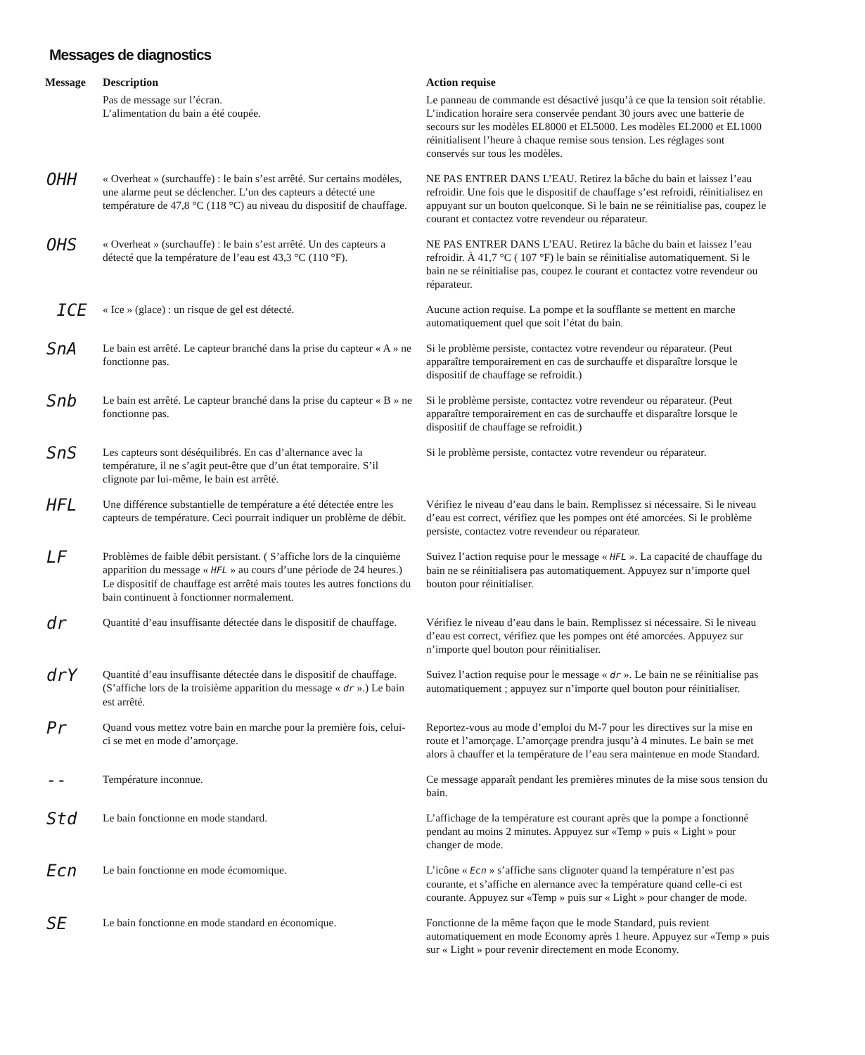Messages de diagnostics
| Message | Description | Action requise |
| --- | --- | --- |
| | Pas de message sur l’écran. L’alimentation du bain a été coupée. | Le panneau de commande est désactivé jusqu’à ce que la tension soit rétablie. L’indication horaire sera conservée pendant 30 jours avec une batterie de secours sur les modèles EL8000 et EL5000. Les modèles EL2000 et EL1000 réinitialisent l’heure à chaque remise sous tension. Les réglages sont conservés sur tous les modèles. |
| OHH | « Overheat » (surchauffe) : le bain s’est arrêté. Sur certains modèles, une alarme peut se déclencher. L’un des capteurs a détecté une température de 47,8 °C (118 °C) au niveau du dispositif de chauffage. | NE PAS ENTRER DANS L’EAU. Retirez la bâche du bain et laissez l’eau refroidir. Une fois que le dispositif de chauffage s’est refroidi, réinitialisez en appuyant sur un bouton quelconque. Si le bain ne se réinitialise pas, coupez le courant et contactez votre revendeur ou réparateur. |
| OHS | « Overheat » (surchauffe) : le bain s’est arrêté. Un des capteurs a détecté que la température de l’eau est 43,3 °C (110 °F). | NE PAS ENTRER DANS L’EAU. Retirez la bâche du bain et laissez l’eau refroidir. À 41,7 °C ( 107 °F) le bain se réinitialise automatiquement. Si le bain ne se réinitialise pas, coupez le courant et contactez votre revendeur ou réparateur. |
| ICE | « Ice » (glace) : un risque de gel est détecté. | Aucune action requise. La pompe et la soufflante se mettent en marche automatiquement quel que soit l’état du bain. |
| SnA | Le bain est arrêté. Le capteur branché dans la prise du capteur « A » ne fonctionne pas. | Si le problème persiste, contactez votre revendeur ou réparateur. (Peut apparaître temporairement en cas de surchauffe et disparaître lorsque le dispositif de chauffage se refroidit.) |
| Snb | Le bain est arrêté. Le capteur branché dans la prise du capteur « B » ne fonctionne pas. | Si le problème persiste, contactez votre revendeur ou réparateur. (Peut apparaître temporairement en cas de surchauffe et disparaître lorsque le dispositif de chauffage se refroidit.) |
| SnS | Les capteurs sont déséquilibrés. En cas d’alternance avec la température, il ne s’agit peut-être que d’un état temporaire. S’il clignote par lui-même, le bain est arrêté. | Si le problème persiste, contactez votre revendeur ou réparateur. |
| HFL | Une différence substantielle de température a été détectée entre les capteurs de température. Ceci pourrait indiquer un problème de débit. | Vérifiez le niveau d’eau dans le bain. Remplissez si nécessaire. Si le niveau d’eau est correct, vérifiez que les pompes ont été amorcées. Si le problème persiste, contactez votre revendeur ou réparateur. |
| LF | Problèmes de faible débit persistant. ( S’affiche lors de la cinquième apparition du message « HFL » au cours d’une période de 24 heures.) Le dispositif de chauffage est arrêté mais toutes les autres fonctions du bain continuent à fonctionner normalement. | Suivez l’action requise pour le message « HFL ». La capacité de chauffage du bain ne se réinitialisera pas automatiquement. Appuyez sur n’importe quel bouton pour réinitialiser. |
| dr | Quantité d’eau insuffisante détectée dans le dispositif de chauffage. | Vérifiez le niveau d’eau dans le bain. Remplissez si nécessaire. Si le niveau d’eau est correct, vérifiez que les pompes ont été amorcées. Appuyez sur n’importe quel bouton pour réinitialiser. |
| drY | Quantité d’eau insuffisante détectée dans le dispositif de chauffage. (S’affiche lors de la troisième apparition du message « dr ».) Le bain est arrêté. | Suivez l’action requise pour le message « dr ». Le bain ne se réinitialise pas automatiquement ; appuyez sur n’importe quel bouton pour réinitialiser. |
| Pr | Quand vous mettez votre bain en marche pour la première fois, celui-ci se met en mode d’amorçage. | Reportez-vous au mode d’emploi du M-7 pour les directives sur la mise en route et l’amorçage. L’amorçage prendra jusqu’à 4 minutes. Le bain se met alors à chauffer et la température de l’eau sera maintenue en mode Standard. |
| -- | Température inconnue. | Ce message apparaît pendant les premières minutes de la mise sous tension du bain. |
| Std | Le bain fonctionne en mode standard. | L’affichage de la température est courant après que la pompe a fonctionné pendant au moins 2 minutes. Appuyez sur «Temp » puis « Light » pour changer de mode. |
| Ecn | Le bain fonctionne en mode écomomique. | L’icône « Ecn » s’affiche sans clignoter quand la température n’est pas courante, et s’affiche en alernance avec la température quand celle-ci est courante. Appuyez sur «Temp » puis sur « Light » pour changer de mode. |
| SE | Le bain fonctionne en mode standard en économique. | Fonctionne de la même façon que le mode Standard, puis revient automatiquement en mode Economy après 1 heure. Appuyez sur «Temp » puis sur « Light » pour revenir directement en mode Economy. |